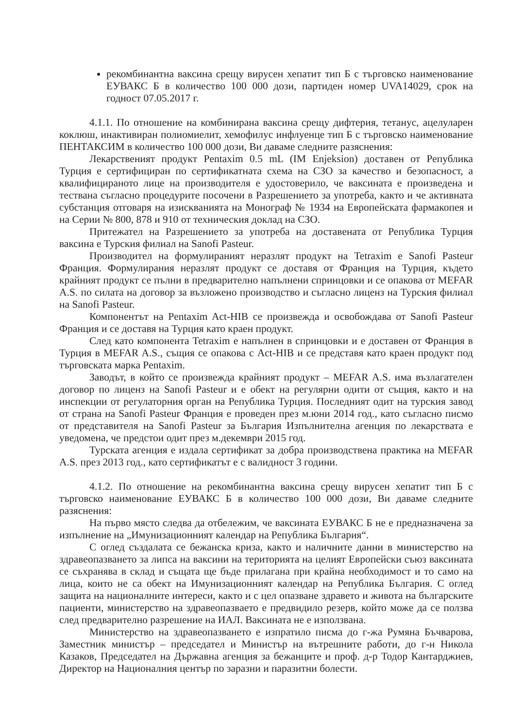рекомбинантна ваксина срещу вирусен хепатит тип Б с търговско наименование ЕУВАКС Б в количество 100 000 дози, партиден номер UVA14029, срок на годност 07.05.2017 г.
4.1.1. По отношение на комбинирана ваксина срещу дифтерия, тетанус, ацелуларен коклюш, инактивиран полиомиелит, хемофилус инфлуенце тип Б с търговско наименование ПЕНТАКСИМ в количество 100 000 дози, Ви даваме следните разяснения:
Лекарственият продукт Pentaxim 0.5 mL (IM Enjeksion) доставен от Република Турция е сертифициран по сертификатната схема на СЗО за качество и безопасност, а квалифицираното лице на производителя е удостоверило, че ваксината е произведена и тествана съгласно процедурите посочени в Разрешението за употреба, както и че активната субстанция отговаря на изискванията на Монограф № 1934 на Европейската фармакопея и на Серии № 800, 878 и 910 от техническия доклад на СЗО.
Притежател на Разрешението за употреба на доставената от Република Турция ваксина е Турския филиал на Sanofi Pasteur.
Производител на формулираният неразлят продукт на Tetraxim е Sanofi Pasteur Франция. Формулирания неразлят продукт се доставя от Франция на Турция, където крайният продукт се пълни в предварително напълнени спринцовки и се опакова от MEFAR A.S. по силата на договор за възложено производство и съгласно лиценз на Турския филиал на Sanofi Pasteur.
Компонентът на Pentaxim Act-HIB се произвежда и освобождава от Sanofi Pasteur Франция и се доставя на Турция като краен продукт.
След като компонента Tetraxim е напълнен в спринцовки и е доставен от Франция в Турция в MEFAR A.S., същия се опакова с Act-HIB и се представя като краен продукт под търговската марка Pentaxim.
Заводът, в който се произвежда крайният продукт – MEFAR A.S. има възлагателен договор по лиценз на Sanofi Pasteur и е обект на регулярни одити от същия, както и на инспекции от регулаторния орган на Република Турция. Последният одит на турския завод от страна на Sanofi Pasteur Франция е проведен през м.юни 2014 год., като съгласно писмо от представителя на Sanofi Pasteur за България Изпълнителна агенция по лекарствата е уведомена, че предстои одит през м.декември 2015 год.
Турската агенция е издала сертификат за добра производствена практика на MEFAR A.S. през 2013 год., като сертификатът е с валидност 3 години.
4.1.2. По отношение на рекомбинантна ваксина срещу вирусен хепатит тип Б с търговско наименование ЕУВАКС Б в количество 100 000 дози, Ви даваме следните разяснения:
На първо място следва да отбележим, че ваксината ЕУВАКС Б не е предназначена за изпълнение на „Имунизационният календар на Република България“.
С оглед създалата се бежанска криза, както и наличните данни в министерство на здравеопазването за липса на ваксини на територията на целият Европейски съюз ваксината се съхранява в склад и същата ще бъде прилагана при крайна необходимост и то само на лица, които не са обект на Имунизационният календар на Република България. С оглед защита на националните интереси, както и с цел опазване здравето и живота на българските пациенти, министерство на здравеопазвaето е предвидило резерв, който може да се ползва след предварително разрешение на ИАЛ. Ваксината не е използвана.
Министерство на здравеопазването е изпратило писма до г-жа Румяна Бъчварова, Заместник министър – председател и Министър на вътрешните работи, до г-н Никола Казаков, Председател на Държавна агенция за бежанците и проф. д-р Тодор Кантарджиев, Директор на Националния център по заразни и паразитни болести.